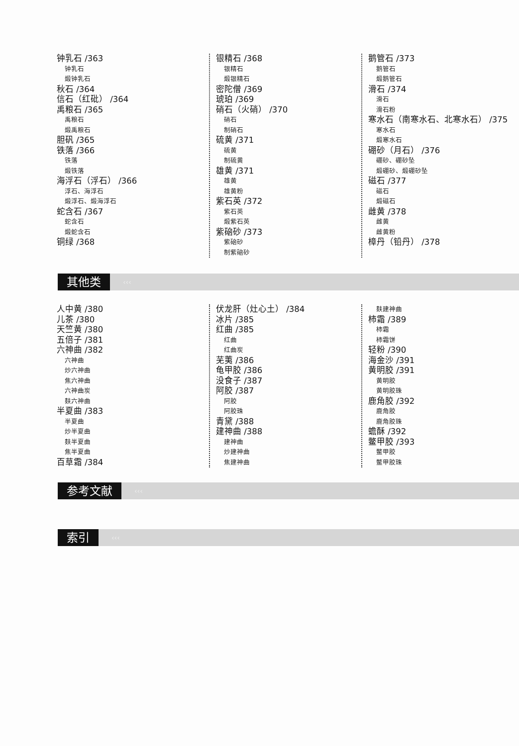钟乳石 /363
钟乳石
煅钟乳石
秋石 /364
信石（红砒） /364
禹粮石 /365
禹粮石
煅禹粮石
胆矾 /365
铁落 /366
铁落
煅铁落
海浮石（浮石） /366
浮石、海浮石
煅浮石、煅海浮石
蛇含石 /367
蛇含石
煅蛇含石
铜绿 /368
银精石 /368
银精石
煅银精石
密陀僧 /369
琥珀 /369
硝石（火硝） /370
硝石
制硝石
硫黄 /371
硫黄
制硫黄
雄黄 /371
雄黄
雄黄粉
紫石英 /372
紫石英
煅紫石英
紫硇砂 /373
紫硇砂
制紫硇砂
鹅管石 /373
鹅管石
煅鹅管石
滑石 /374
滑石
滑石粉
寒水石（南寒水石、北寒水石） /375
寒水石
煅寒水石
硼砂（月石） /376
硼砂、硼砂坠
煅硼砂、煅硼砂坠
磁石 /377
磁石
煅磁石
雌黄 /378
雌黄
雌黄粉
樟丹（铅丹） /378
其他类
‹‹‹
人中黄 /380
儿茶 /380
天竺黄 /380
五倍子 /381
六神曲 /382
六神曲
炒六神曲
焦六神曲
六神曲炭
麸六神曲
半夏曲 /383
半夏曲
炒半夏曲
麸半夏曲
焦半夏曲
百草霜 /384
伏龙肝（灶心土） /384
冰片 /385
红曲 /385
红曲
红曲炭
芜荑 /386
龟甲胶 /386
没食子 /387
阿胶 /387
阿胶
阿胶珠
青黛 /388
建神曲 /388
建神曲
炒建神曲
焦建神曲
麸建神曲
柿霜 /389
柿霜
柿霜饼
轻粉 /390
海金沙 /391
黄明胶 /391
黄明胶
黄明胶珠
鹿角胶 /392
鹿角胶
鹿角胶珠
蟾酥 /392
鳖甲胶 /393
鳖甲胶
鳖甲胶珠
参考文献
‹‹‹
索引
‹‹‹